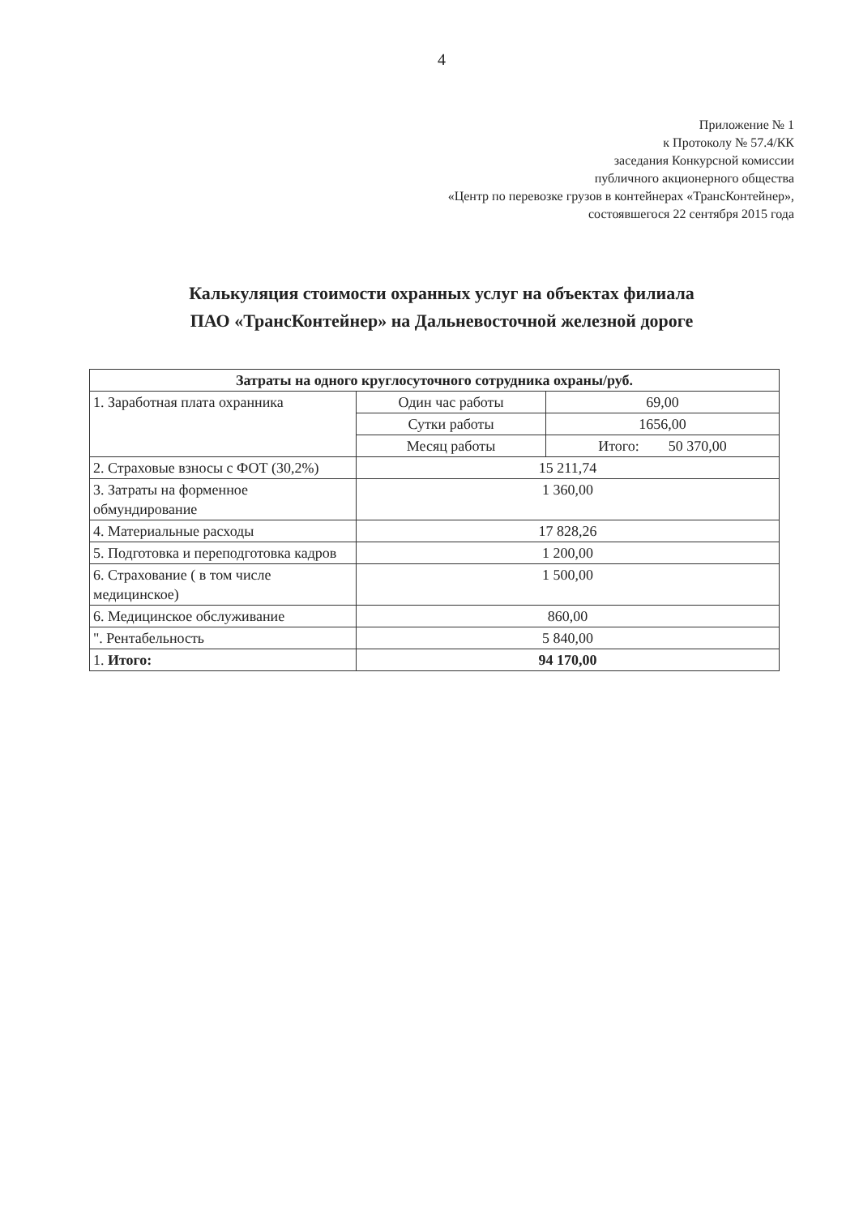4
Приложение № 1
к Протоколу № 57.4/КК
заседания Конкурсной комиссии
публичного акционерного общества
«Центр по перевозке грузов в контейнерах «ТрансКонтейнер»,
состоявшегося 22 сентября 2015 года
Калькуляция стоимости охранных услуг на объектах филиала
ПАО «ТрансКонтейнер» на Дальневосточной железной дороге
| Затраты на одного круглосуточного сотрудника охраны/руб. | | |
| --- | --- | --- |
| 1. Заработная плата охранника | Один час работы | 69,00 |
| | Сутки работы | 1656,00 |
| | Месяц работы | Итого: 50 370,00 |
| 2. Страховые взносы с ФОТ (30,2%) | 15 211,74 | |
| 3. Затраты на форменное обмундирование | 1 360,00 | |
| 4. Материальные расходы | 17 828,26 | |
| 5. Подготовка и переподготовка кадров | 1 200,00 | |
| 6. Страхование ( в том числе медицинское) | 1 500,00 | |
| 6. Медицинское обслуживание | 860,00 | |
| ". Рентабельность | 5 840,00 | |
| 1. Итого: | 94 170,00 | |